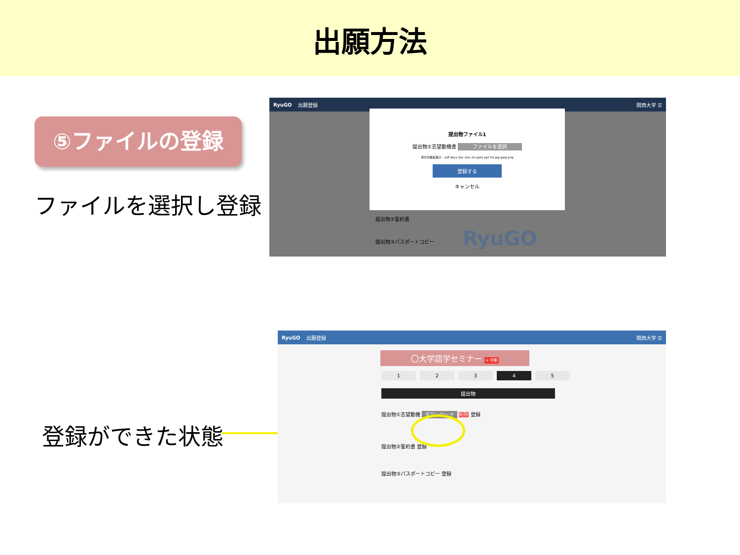出願方法
⑤ファイルの登録
ファイルを選択し登録
登録ができた状態
RyuGO 出願登録 関西大学 ☰
提出物ファイル1
提出物①志望動機書 ファイルを選択
添付可能拡張子：pdf docx doc xlsx xls pptx ppt txt jpg jpeg png
登録する
キャンセル
提出物②誓約書
提出物③パスポートコピー RyuGO
RyuGO 出願登録 関西大学 ☰
〇大学語学セミナー × 中断
12345
提出物
提出物①志望動機 ダウンロード 削除 登録
提出物②誓約書 登録
提出物③パスポートコピー 登録